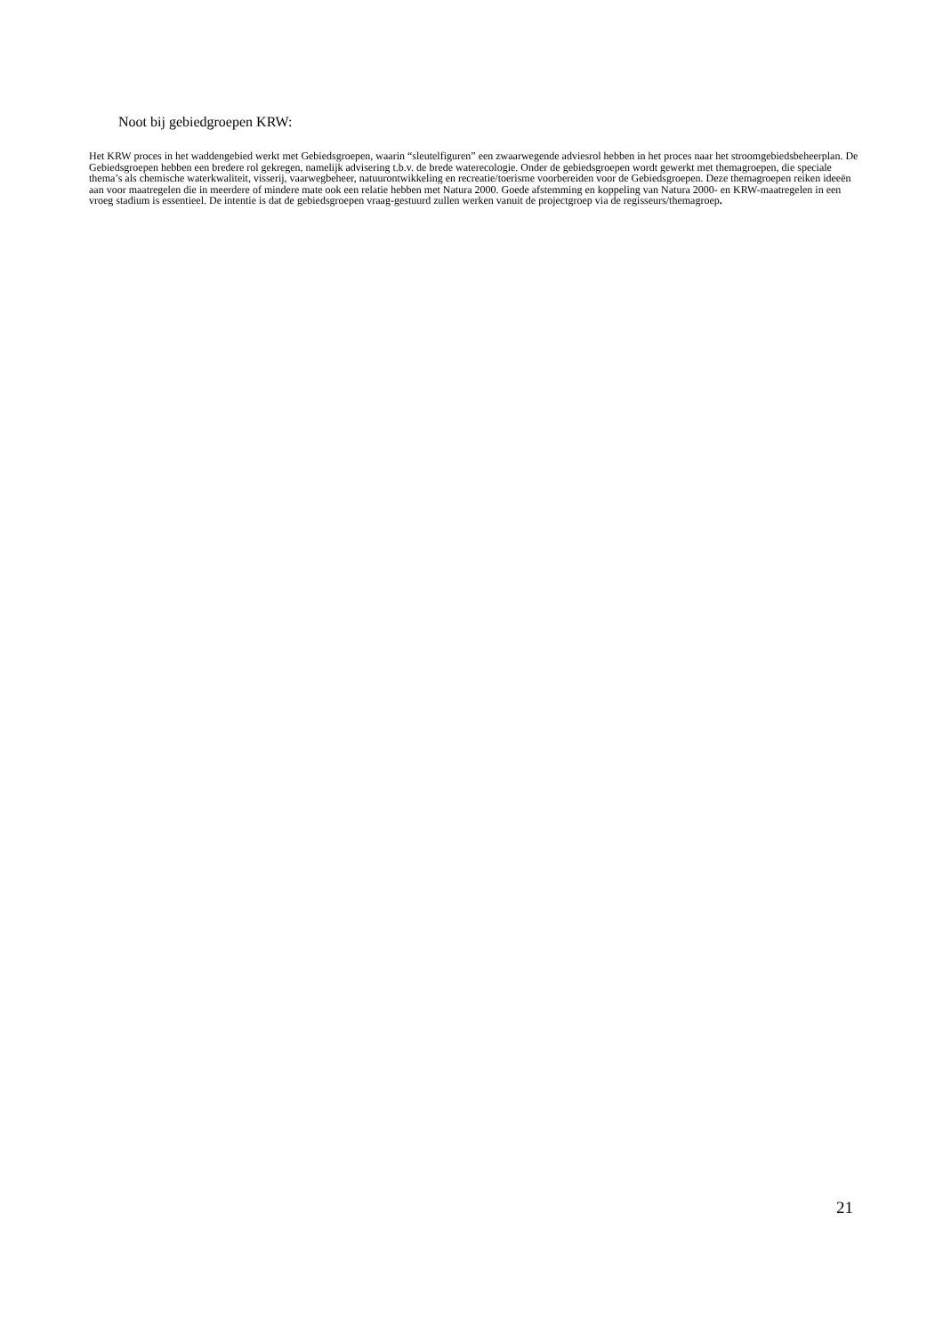Noot bij gebiedgroepen KRW:
Het KRW proces in het waddengebied werkt met Gebiedsgroepen, waarin “sleutelfiguren” een zwaarwegende adviesrol hebben in het proces naar het stroomgebiedsbeheerplan. De Gebiedsgroepen hebben een bredere rol gekregen, namelijk advisering t.b.v. de brede waterecologie. Onder de gebiedsgroepen wordt gewerkt met themagroepen, die speciale thema’s als chemische waterkwaliteit, visserij, vaarwegbeheer, natuurontwikkeling en recreatie/toerisme voorbereiden voor de Gebiedsgroepen. Deze themagroepen reiken ideeën aan voor maatregelen die in meerdere of mindere mate ook een relatie hebben met Natura 2000. Goede afstemming en koppeling van Natura 2000- en KRW-maatregelen in een vroeg stadium is essentieel. De intentie is dat de gebiedsgroepen vraag-gestuurd zullen werken vanuit de projectgroep via de regisseurs/themagroep.
21